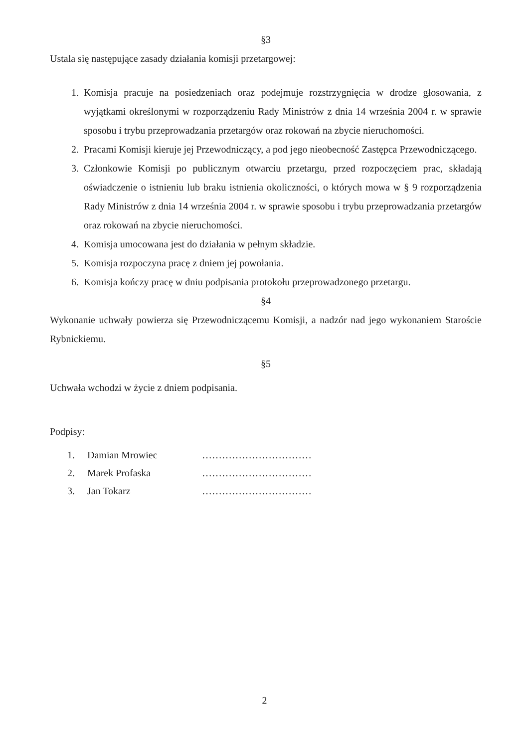§3
Ustala się następujące zasady działania komisji przetargowej:
1. Komisja pracuje na posiedzeniach oraz podejmuje rozstrzygnięcia w drodze głosowania, z wyjątkami określonymi w rozporządzeniu Rady Ministrów z dnia 14 września 2004 r. w sprawie sposobu i trybu przeprowadzania przetargów oraz rokowań na zbycie nieruchomości.
2. Pracami Komisji kieruje jej Przewodniczący, a pod jego nieobecność Zastępca Przewodniczącego.
3. Członkowie Komisji po publicznym otwarciu przetargu, przed rozpoczęciem prac, składają oświadczenie o istnieniu lub braku istnienia okoliczności, o których mowa w § 9 rozporządzenia Rady Ministrów z dnia 14 września 2004 r. w sprawie sposobu i trybu przeprowadzania przetargów oraz rokowań na zbycie nieruchomości.
4. Komisja umocowana jest do działania w pełnym składzie.
5. Komisja rozpoczyna pracę z dniem jej powołania.
6. Komisja kończy pracę w dniu podpisania protokołu przeprowadzonego przetargu.
§4
Wykonanie uchwały powierza się Przewodniczącemu Komisji, a nadzór nad jego wykonaniem Staroście Rybnickiemu.
§5
Uchwała wchodzi w życie z dniem podpisania.
Podpisy:
1. Damian Mrowiec ……………………………
2. Marek Profaska ……………………………
3. Jan Tokarz ……………………………
2